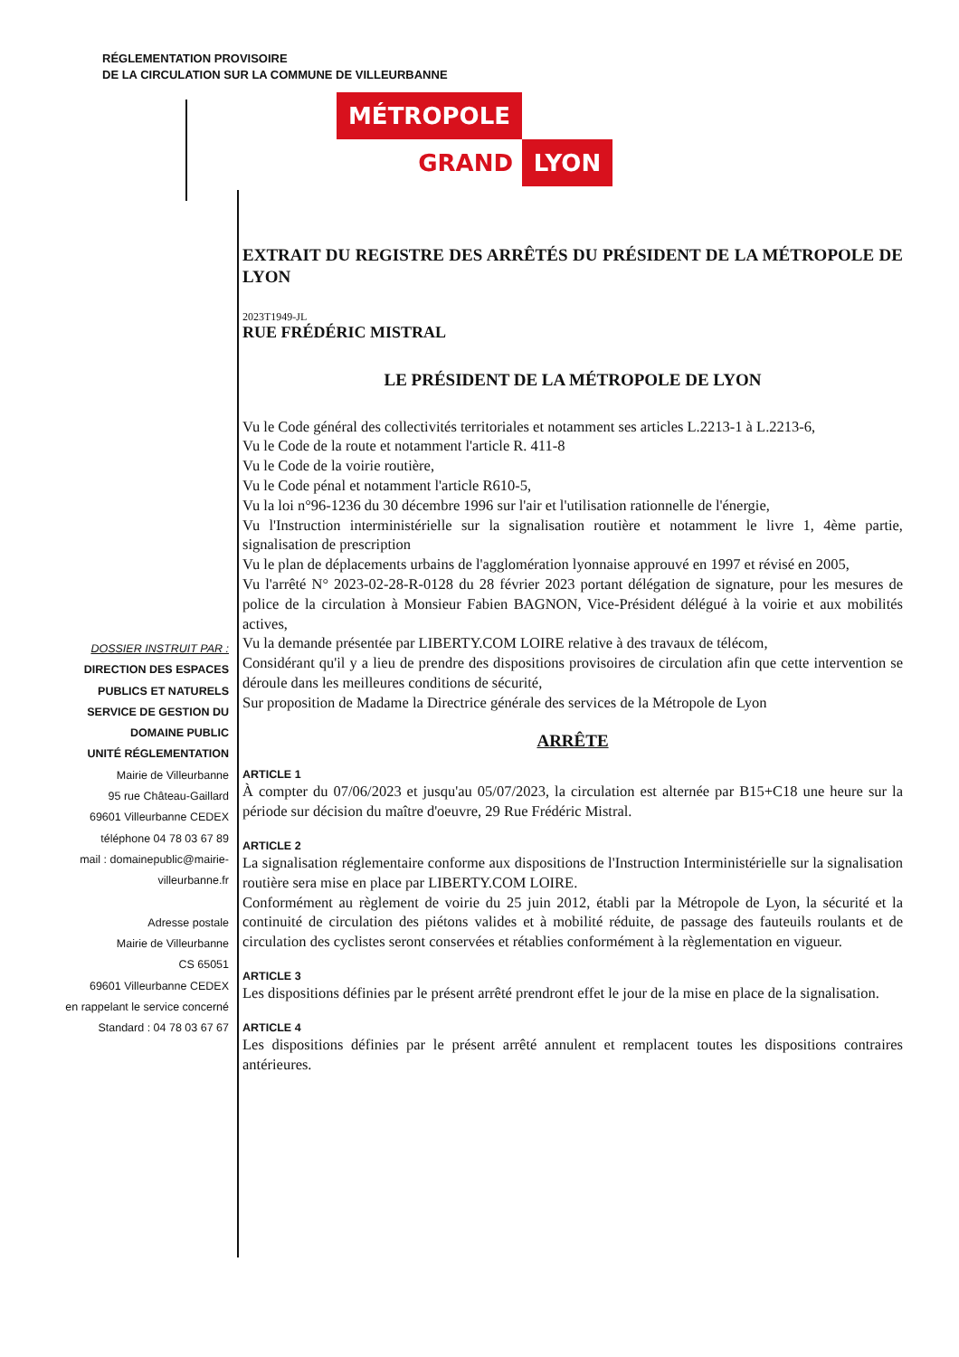RÉGLEMENTATION PROVISOIRE
DE LA CIRCULATION SUR LA COMMUNE DE VILLEURBANNE
MÉTROPOLE
GRAND LYON
DOSSIER INSTRUIT PAR :
DIRECTION DES ESPACES
PUBLICS ET NATURELS
SERVICE DE GESTION DU
DOMAINE PUBLIC
UNITÉ RÉGLEMENTATION
Mairie de Villeurbanne
95 rue Château-Gaillard
69601 Villeurbanne CEDEX
téléphone 04 78 03 67 89
mail : domainepublic@mairie-
villeurbanne.fr
Adresse postale
Mairie de Villeurbanne
CS 65051
69601 Villeurbanne CEDEX
en rappelant le service concerné
Standard : 04 78 03 67 67
EXTRAIT DU REGISTRE DES ARRÊTÉS DU PRÉSIDENT DE LA MÉTROPOLE DE LYON
2023T1949-JL
RUE FRÉDÉRIC MISTRAL
LE PRÉSIDENT DE LA MÉTROPOLE DE LYON
Vu le Code général des collectivités territoriales et notamment ses articles L.2213-1 à L.2213-6,
Vu le Code de la route et notamment l'article R. 411-8
Vu le Code de la voirie routière,
Vu le Code pénal et notamment l'article R610-5,
Vu la loi n°96-1236 du 30 décembre 1996 sur l'air et l'utilisation rationnelle de l'énergie,
Vu l'Instruction interministérielle sur la signalisation routière et notamment le livre 1, 4ème partie, signalisation de prescription
Vu le plan de déplacements urbains de l'agglomération lyonnaise approuvé en 1997 et révisé en 2005,
Vu l'arrêté N° 2023-02-28-R-0128 du 28 février 2023 portant délégation de signature, pour les mesures de police de la circulation à Monsieur Fabien BAGNON, Vice-Président délégué à la voirie et aux mobilités actives,
Vu la demande présentée par LIBERTY.COM LOIRE relative à des travaux de télécom,
Considérant qu'il y a lieu de prendre des dispositions provisoires de circulation afin que cette intervention se déroule dans les meilleures conditions de sécurité,
Sur proposition de Madame la Directrice générale des services de la Métropole de Lyon
ARRÊTE
ARTICLE 1
À compter du 07/06/2023 et jusqu'au 05/07/2023, la circulation est alternée par B15+C18 une heure sur la période sur décision du maître d'oeuvre, 29 Rue Frédéric Mistral.
ARTICLE 2
La signalisation réglementaire conforme aux dispositions de l'Instruction Interministérielle sur la signalisation routière sera mise en place par LIBERTY.COM LOIRE.
Conformément au règlement de voirie du 25 juin 2012, établi par la Métropole de Lyon, la sécurité et la continuité de circulation des piétons valides et à mobilité réduite, de passage des fauteuils roulants et de circulation des cyclistes seront conservées et rétablies conformément à la règlementation en vigueur.
ARTICLE 3
Les dispositions définies par le présent arrêté prendront effet le jour de la mise en place de la signalisation.
ARTICLE 4
Les dispositions définies par le présent arrêté annulent et remplacent toutes les dispositions contraires antérieures.